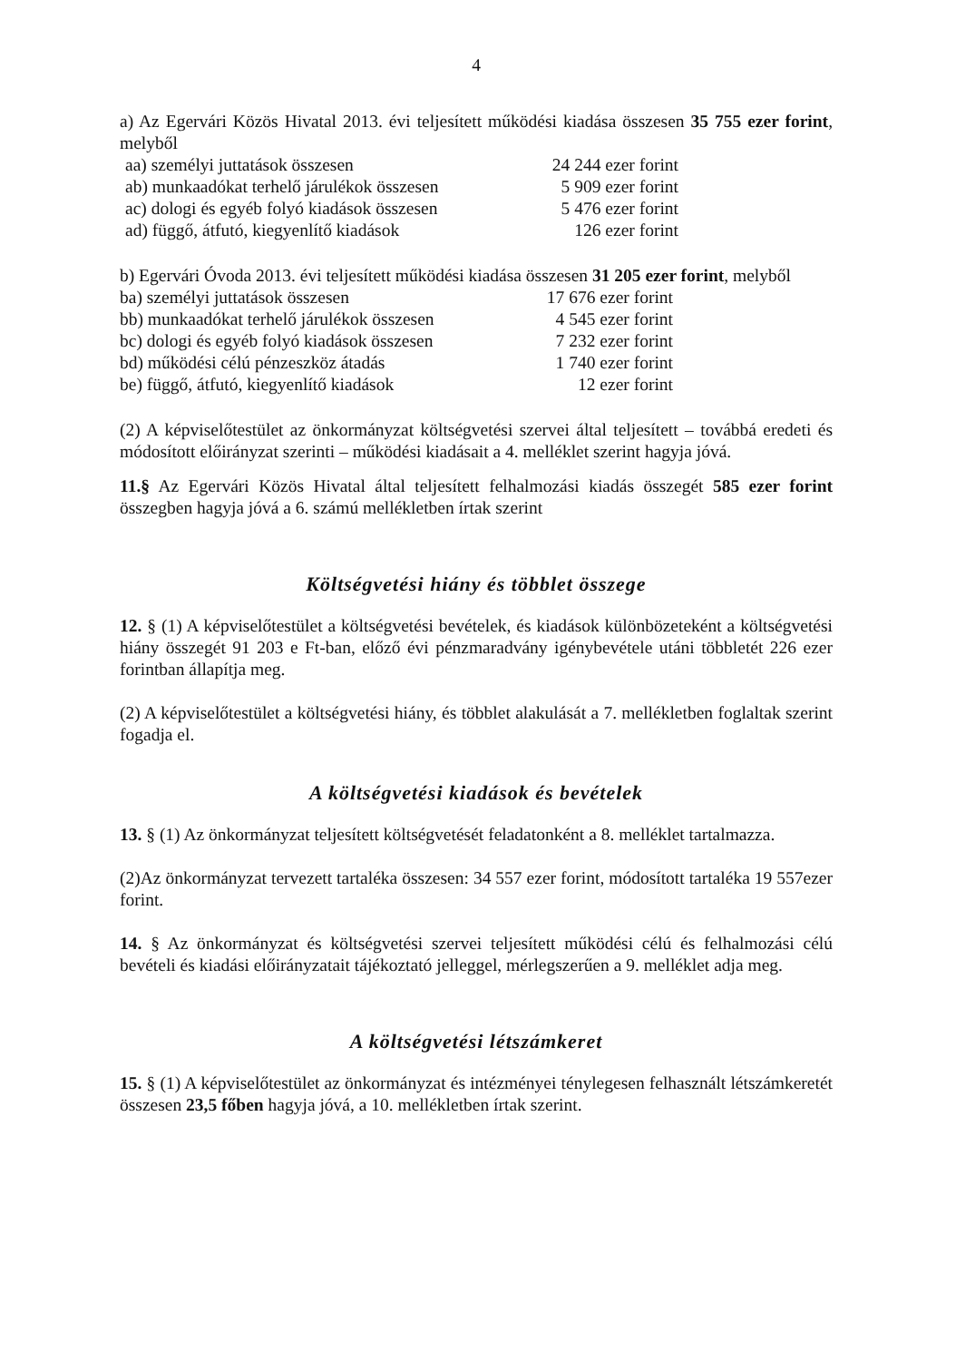4
a) Az Egervári Közös Hivatal 2013. évi teljesített működési kiadása összesen 35 755 ezer forint, melyből
| aa) személyi juttatások összesen | 24 244 ezer forint |
| ab) munkaadókat terhelő járulékok összesen | 5 909 ezer forint |
| ac) dologi és egyéb folyó kiadások összesen | 5 476 ezer forint |
| ad) függő, átfutó, kiegyenlítő kiadások | 126 ezer forint |
b) Egervári Óvoda 2013. évi teljesített működési kiadása összesen 31 205 ezer forint, melyből
| ba) személyi juttatások összesen | 17 676 ezer forint |
| bb) munkaadókat terhelő járulékok összesen | 4 545 ezer forint |
| bc) dologi és egyéb folyó kiadások összesen | 7 232 ezer forint |
| bd) működési célú pénzeszköz átadás | 1 740 ezer forint |
| be) függő, átfutó, kiegyenlítő kiadások | 12 ezer forint |
(2) A képviselőtestület az önkormányzat költségvetési szervei által teljesített – továbbá eredeti és módosított előirányzat szerinti – működési kiadásait a 4. melléklet szerint hagyja jóvá.
11.§ Az Egervári Közös Hivatal által teljesített felhalmozási kiadás összegét 585 ezer forint összegben hagyja jóvá a 6. számú mellékletben írtak szerint
Költségvetési hiány és többlet összege
12. § (1) A képviselőtestület a költségvetési bevételek, és kiadások különbözeteként a költségvetési hiány összegét 91 203 e Ft-ban, előző évi pénzmaradvány igénybevétele utáni többletét 226 ezer forintban állapítja meg.
(2) A képviselőtestület a költségvetési hiány, és többlet alakulását a 7. mellékletben foglaltak szerint fogadja el.
A költségvetési kiadások és bevételek
13. § (1) Az önkormányzat teljesített költségvetését feladatonként a 8. melléklet tartalmazza.
(2)Az önkormányzat tervezett tartaléka összesen: 34 557 ezer forint, módosított tartaléka 19 557ezer forint.
14. § Az önkormányzat és költségvetési szervei teljesített működési célú és felhalmozási célú bevételi és kiadási előirányzatait tájékoztató jelleggel, mérlegszerűen a 9. melléklet adja meg.
A költségvetési létszámkeret
15. § (1) A képviselőtestület az önkormányzat és intézményei ténylegesen felhasznált létszámkeretét összesen 23,5 főben hagyja jóvá, a 10. mellékletben írtak szerint.